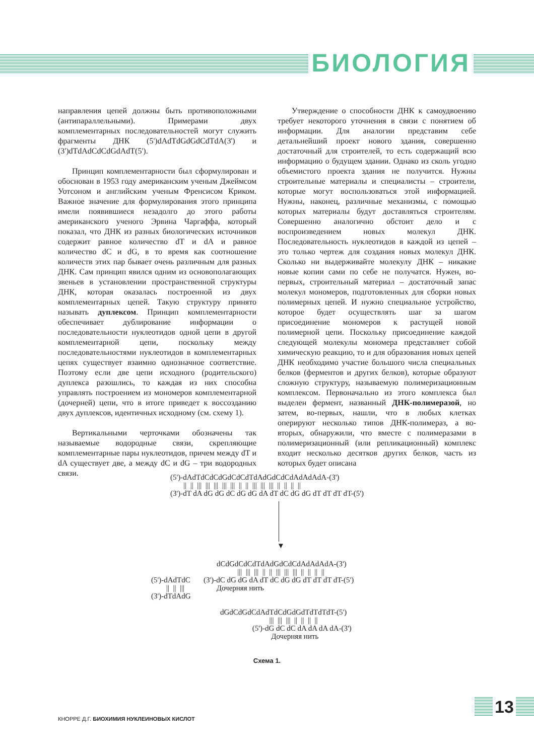БИОЛОГИЯ
направления цепей должны быть противоположными (антипараллельными). Примерами двух комплементарных последовательностей могут служить фрагменты ДНК (5')dAdTdGdGdCdTdA(3') и (3')dTdAdCdCdGdAdT(5').
Принцип комплементарности был сформулирован и обоснован в 1953 году американским ученым Джеймсом Уотсоном и английским ученым Френсисом Криком. Важное значение для формулирования этого принципа имели появившиеся незадолго до этого работы американского ученого Эрвина Чаргаффа, который показал, что ДНК из разных биологических источников содержит равное количество dT и dA и равное количество dC и dG, в то время как соотношение количеств этих пар бывает очень различным для разных ДНК. Сам принцип явился одним из основополагающих звеньев в установлении пространственной структуры ДНК, которая оказалась построенной из двух комплементарных цепей. Такую структуру принято называть дуплексом. Принцип комплементарности обеспечивает дублирование информации о последовательности нуклеотидов одной цепи в другой комплементарной цепи, поскольку между последовательностями нуклеотидов в комплементарных цепях существует взаимно однозначное соответствие. Поэтому если две цепи исходного (родительского) дуплекса разошлись, то каждая из них способна управлять построением из мономеров комплементарной (дочерней) цепи, что в итоге приведет к воссозданию двух дуплексов, идентичных исходному (см. схему 1).
Вертикальными черточками обозначены так называемые водородные связи, скрепляющие комплементарные пары нуклеотидов, причем между dT и dA существует две, а между dC и dG – три водородных связи.
Утверждение о способности ДНК к самоудвоению требует некоторого уточнения в связи с понятием об информации. Для аналогии представим себе детальнейший проект нового здания, совершенно достаточный для строителей, то есть содержащий всю информацию о будущем здании. Однако из сколь угодно объемистого проекта здания не получится. Нужны строительные материалы и специалисты – строители, которые могут воспользоваться этой информацией. Нужны, наконец, различные механизмы, с помощью которых материалы будут доставляться строителям. Совершенно аналогично обстоит дело и с воспроизведением новых молекул ДНК. Последовательность нуклеотидов в каждой из цепей – это только чертеж для создания новых молекул ДНК. Сколько ни выдерживайте молекулу ДНК – никакие новые копии сами по себе не получатся. Нужен, во-первых, строительный материал – достаточный запас молекул мономеров, подготовленных для сборки новых полимерных цепей. И нужно специальное устройство, которое будет осуществлять шаг за шагом присоединение мономеров к растущей новой полимерной цепи. Поскольку присоединение каждой следующей молекулы мономера представляет собой химическую реакцию, то и для образования новых цепей ДНК необходимо участие большого числа специальных белков (ферментов и других белков), которые образуют сложную структуру, называемую полимеризационным комплексом. Первоначально из этого комплекса был выделен фермент, названный ДНК-полимеразой, но затем, во-первых, нашли, что в любых клетках оперируют несколько типов ДНК-полимераз, а во-вторых, обнаружили, что вместе с полимеразами в полимеризационный (или репликационный) комплекс входит несколько десятков других белков, часть из которых будет описана
(5')-dAdTdCdCdGdCdCdTdAdGdCdCdAdAdAdA-(3') || || ||| ||| ||| ||| ||| || || ||| ||| ||| || || || || (3')-dT dA dG dG dC dG dG dA dT dC dG dG dT dT dT dT-(5')
▼
dCdGdCdCdTdAdGdCdCdAdAdAdA-(3') ||| ||| ||| || || ||| ||| ||| || || || ||
(5')-dAdTdC (3')-dC dG dG dA dT dC dG dG dT dT dT dT-(5') || || ||| Дочерняя нить (3')-dTdAdG
dGdCdGdCdAdTdCdGdGdTdTdTdT-(5') ||| ||| ||| || || || || (5')-dG dC dC dA dA dA dA-(3') Дочерняя нить
Схема 1.
КНОРРЕ Д.Г. БИОХИМИЯ НУКЛЕИНОВЫХ КИСЛОТ
13